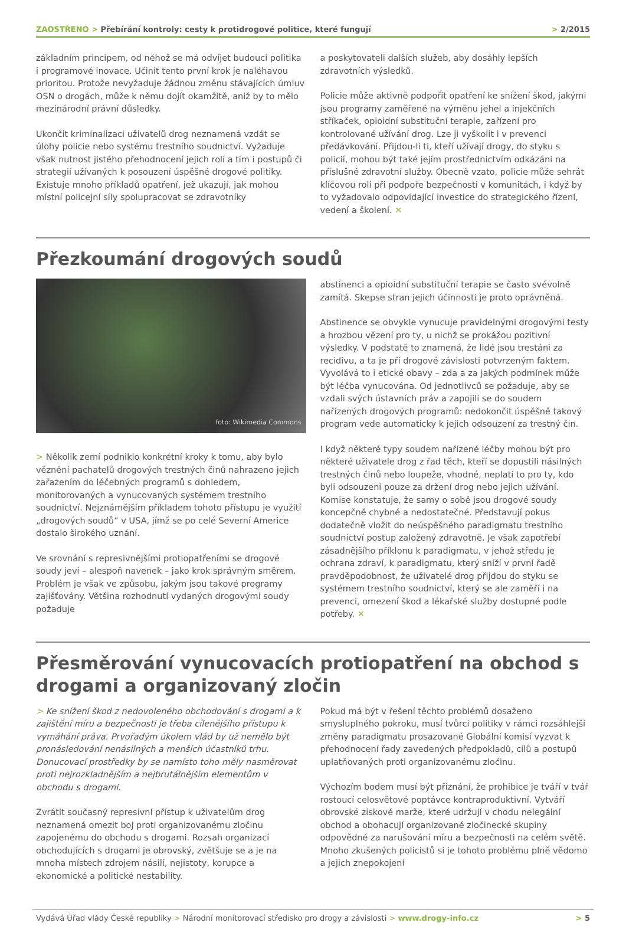ZAOSTŘENO > Přebírání kontroly: cesty k protidrogové politice, které fungují > 2/2015
základním principem, od něhož se má odvíjet budoucí politika i programové inovace. Učinit tento první krok je naléhavou prioritou. Protože nevyžaduje žádnou změnu stávajících úmluv OSN o drogách, může k němu dojít okamžitě, aniž by to mělo mezinárodní právní důsledky.
Ukončit kriminalizaci uživatelů drog neznamená vzdát se úlohy policie nebo systému trestního soudnictví. Vyžaduje však nutnost jistého přehodnocení jejich rolí a tím i postupů či strategií užívaných k posouzení úspěšné drogové politiky. Existuje mnoho příkladů opatření, jež ukazují, jak mohou místní policejní síly spolupracovat se zdravotníky
a poskytovateli dalších služeb, aby dosáhly lepších zdravotních výsledků.
Policie může aktivně podpořit opatření ke snížení škod, jakými jsou programy zaměřené na výměnu jehel a injekčních stříkaček, opioidní substituční terapie, zařízení pro kontrolované užívání drog. Lze ji vyškolit i v prevenci předávkování. Přijdou-li ti, kteří užívají drogy, do styku s policií, mohou být také jejím prostřednictvím odkázáni na příslušné zdravotní služby. Obecně vzato, policie může sehrát klíčovou roli při podpoře bezpečnosti v komunitách, i když by to vyžadovalo odpovídající investice do strategického řízení, vedení a školení. ✕
Přezkoumání drogových soudů
foto: Wikimedia Commons
> Několik zemí podniklo konkrétní kroky k tomu, aby bylo věznění pachatelů drogových trestných činů nahrazeno jejich zařazením do léčebných programů s dohledem, monitorovaných a vynucovaných systémem trestního soudnictví. Nejznámějším příkladem tohoto přístupu je využití „drogových soudů“ v USA, jímž se po celé Severní Americe dostalo širokého uznání.
Ve srovnání s represivnějšími protiopatřeními se drogové soudy jeví – alespoň navenek – jako krok správným směrem. Problém je však ve způsobu, jakým jsou takové programy zajišťovány. Většina rozhodnutí vydaných drogovými soudy požaduje
abstinenci a opioidní substituční terapie se často svévolně zamítá. Skepse stran jejich účinnosti je proto oprávněná.
Abstinence se obvykle vynucuje pravidelnými drogovými testy a hrozbou vězení pro ty, u nichž se prokážou pozitivní výsledky. V podstatě to znamená, že lidé jsou trestáni za recidivu, a ta je při drogové závislosti potvrzeným faktem. Vyvolává to i etické obavy – zda a za jakých podmínek může být léčba vynucována. Od jednotlivců se požaduje, aby se vzdali svých ústavních práv a zapojili se do soudem nařízených drogových programů: nedokončit úspěšně takový program vede automaticky k jejich odsouzení za trestný čin.
I když některé typy soudem nařízené léčby mohou být pro některé uživatele drog z řad těch, kteří se dopustili násilných trestných činů nebo loupeže, vhodné, neplatí to pro ty, kdo byli odsouzeni pouze za držení drog nebo jejich užívání. Komise konstatuje, že samy o sobě jsou drogové soudy koncepčně chybné a nedostatečné. Představují pokus dodatečně vložit do neúspěšného paradigmatu trestního soudnictví postup založený zdravotně. Je však zapotřebí zásadnějšího příklonu k paradigmatu, v jehož středu je ochrana zdraví, k paradigmatu, který sníží v první řadě pravděpodobnost, že uživatelé drog přijdou do styku se systémem trestního soudnictví, který se ale zaměří i na prevenci, omezení škod a lékařské služby dostupné podle potřeby. ✕
Přesměrování vynucovacích protiopatření na obchod s drogami a organizovaný zločin
> Ke snížení škod z nedovoleného obchodování s drogami a k zajištění míru a bezpečnosti je třeba cílenějšího přístupu k vymáhání práva. Prvořadým úkolem vlád by už nemělo být pronásledování nenásilných a menších účastníků trhu. Donucovací prostředky by se namísto toho měly nasměrovat proti nejrozkladnějším a nejbrutálnějším elementům v obchodu s drogami.
Zvrátit současný represivní přístup k uživatelům drog neznamená omezit boj proti organizovanému zločinu zapojenému do obchodu s drogami. Rozsah organizací obchodujících s drogami je obrovský, zvětšuje se a je na mnoha místech zdrojem násilí, nejistoty, korupce a ekonomické a politické nestability.
Pokud má být v řešení těchto problémů dosaženo smysluplného pokroku, musí tvůrci politiky v rámci rozsáhlejší změny paradigmatu prosazované Globální komisí vyzvat k přehodnocení řady zavedených předpokladů, cílů a postupů uplatňovaných proti organizovanému zločinu.
Výchozím bodem musí být přiznání, že prohibice je tváří v tvář rostoucí celosvětové poptávce kontraproduktivní. Vytváří obrovské ziskové marže, které udržují v chodu nelegální obchod a obohacují organizované zločinecké skupiny odpovědné za narušování míru a bezpečnosti na celém světě. Mnoho zkušených policistů si je tohoto problému plně vědomo a jejich znepokojení
Vydává Úřad vlády České republiky > Národní monitorovací středisko pro drogy a závislosti > www.drogy-info.cz > 5